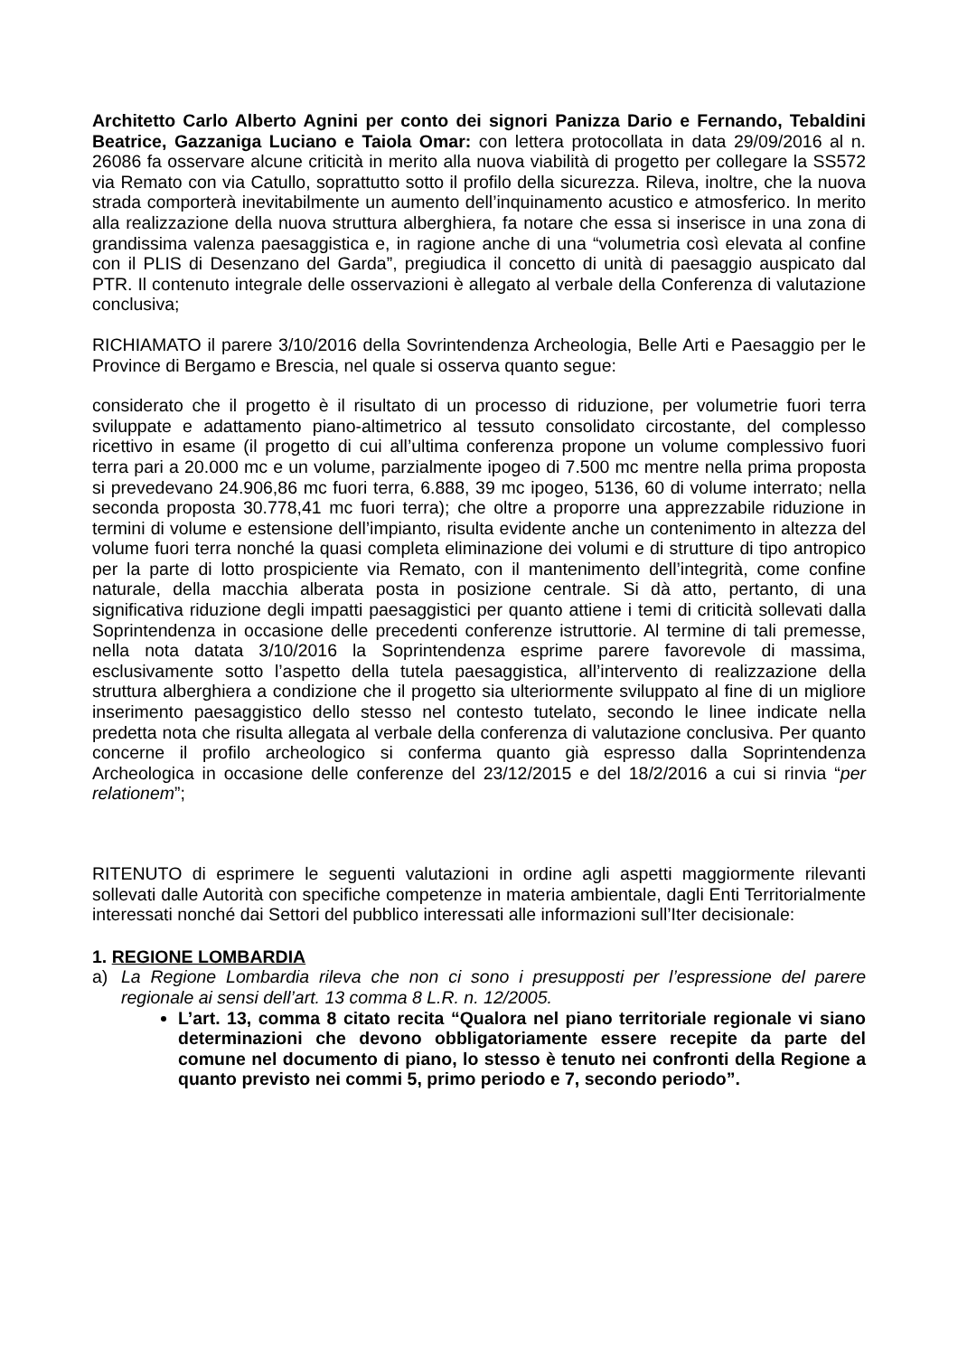Architetto Carlo Alberto Agnini per conto dei signori Panizza Dario e Fernando, Tebaldini Beatrice, Gazzaniga Luciano e Taiola Omar: con lettera protocollata in data 29/09/2016 al n. 26086 fa osservare alcune criticità in merito alla nuova viabilità di progetto per collegare la SS572 via Remato con via Catullo, soprattutto sotto il profilo della sicurezza. Rileva, inoltre, che la nuova strada comporterà inevitabilmente un aumento dell’inquinamento acustico e atmosferico. In merito alla realizzazione della nuova struttura alberghiera, fa notare che essa si inserisce in una zona di grandissima valenza paesaggistica e, in ragione anche di una “volumetria così elevata al confine con il PLIS di Desenzano del Garda”, pregiudica il concetto di unità di paesaggio auspicato dal PTR. Il contenuto integrale delle osservazioni è allegato al verbale della Conferenza di valutazione conclusiva;
RICHIAMATO il parere 3/10/2016 della Sovrintendenza Archeologia, Belle Arti e Paesaggio per le Province di Bergamo e Brescia, nel quale si osserva quanto segue:
considerato che il progetto è il risultato di un processo di riduzione, per volumetrie fuori terra sviluppate e adattamento piano-altimetrico al tessuto consolidato circostante, del complesso ricettivo in esame (il progetto di cui all’ultima conferenza propone un volume complessivo fuori terra pari a 20.000 mc e un volume, parzialmente ipogeo di 7.500 mc mentre nella prima proposta si prevedevano 24.906,86 mc fuori terra, 6.888, 39 mc ipogeo, 5136, 60 di volume interrato; nella seconda proposta 30.778,41 mc fuori terra); che oltre a proporre una apprezzabile riduzione in termini di volume e estensione dell’impianto, risulta evidente anche un contenimento in altezza del volume fuori terra nonché la quasi completa eliminazione dei volumi e di strutture di tipo antropico per la parte di lotto prospiciente via Remato, con il mantenimento dell’integrità, come confine naturale, della macchia alberata posta in posizione centrale. Si dà atto, pertanto, di una significativa riduzione degli impatti paesaggistici per quanto attiene i temi di criticità sollevati dalla Soprintendenza in occasione delle precedenti conferenze istruttorie. Al termine di tali premesse, nella nota datata 3/10/2016 la Soprintendenza esprime parere favorevole di massima, esclusivamente sotto l’aspetto della tutela paesaggistica, all’intervento di realizzazione della struttura alberghiera a condizione che il progetto sia ulteriormente sviluppato al fine di un migliore inserimento paesaggistico dello stesso nel contesto tutelato, secondo le linee indicate nella predetta nota che risulta allegata al verbale della conferenza di valutazione conclusiva. Per quanto concerne il profilo archeologico si conferma quanto già espresso dalla Soprintendenza Archeologica in occasione delle conferenze del 23/12/2015 e del 18/2/2016 a cui si rinvia “per relationem”;
RITENUTO di esprimere le seguenti valutazioni in ordine agli aspetti maggiormente rilevanti sollevati dalle Autorità con specifiche competenze in materia ambientale, dagli Enti Territorialmente interessati nonché dai Settori del pubblico interessati alle informazioni sull’Iter decisionale:
1. REGIONE LOMBARDIA
a) La Regione Lombardia rileva che non ci sono i presupposti per l’espressione del parere regionale ai sensi dell’art. 13 comma 8 L.R. n. 12/2005.
L’art. 13, comma 8 citato recita “Qualora nel piano territoriale regionale vi siano determinazioni che devono obbligatoriamente essere recepite da parte del comune nel documento di piano, lo stesso è tenuto nei confronti della Regione a quanto previsto nei commi 5, primo periodo e 7, secondo periodo”.